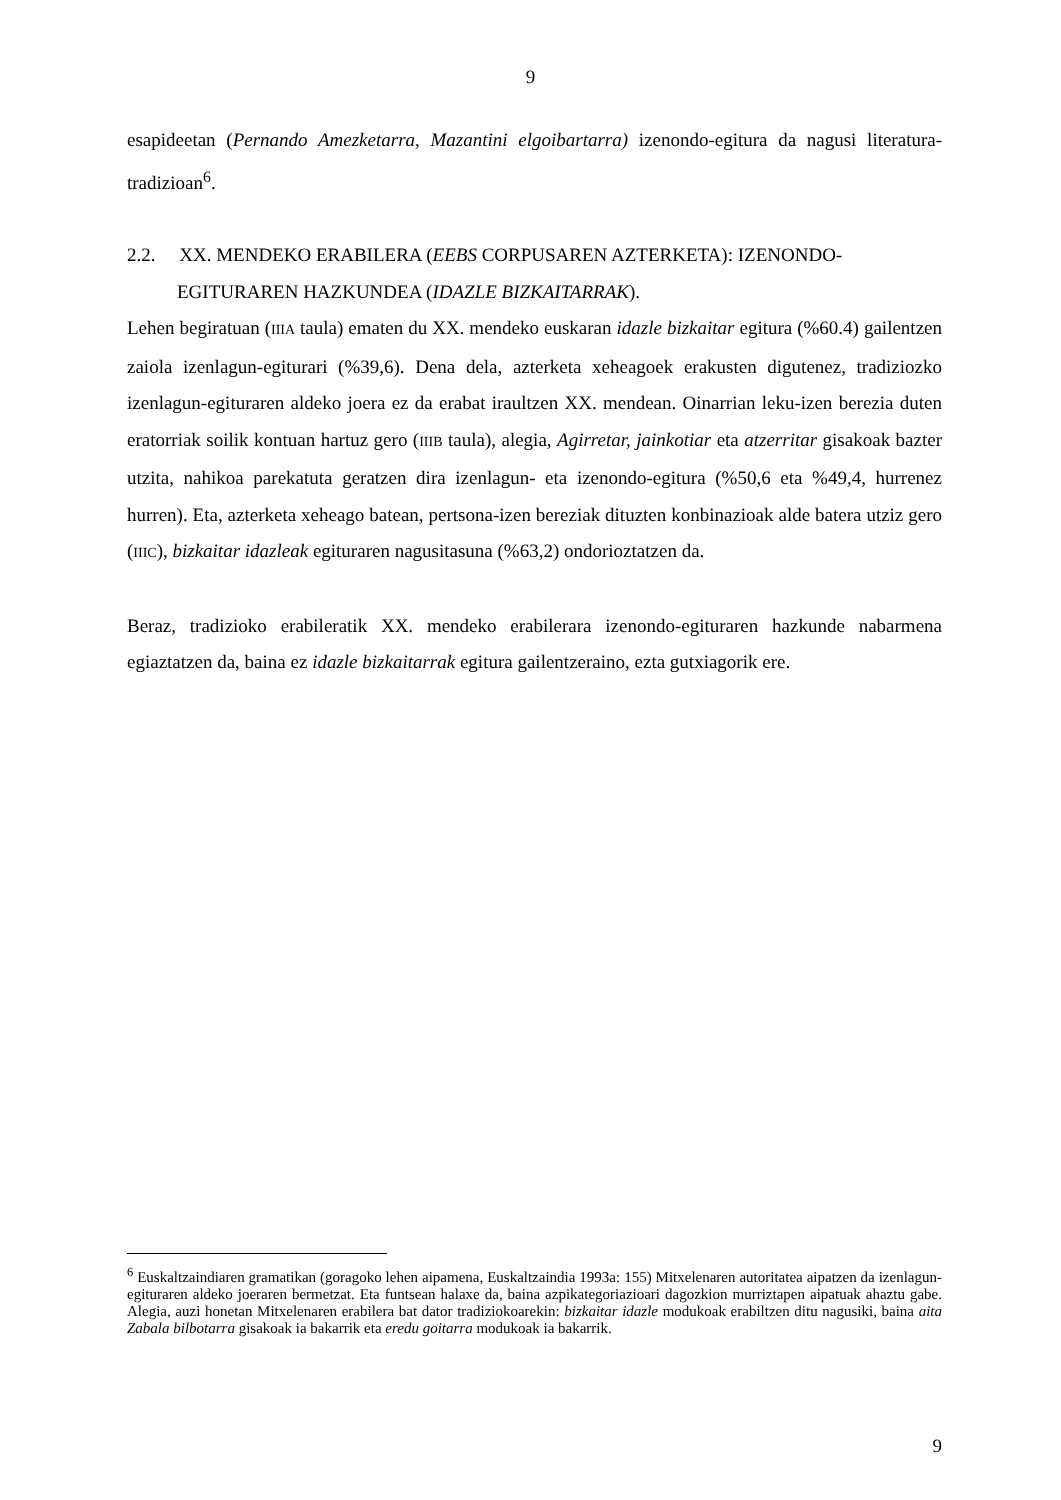9
esapideetan (Pernando Amezketarra, Mazantini elgoibartarra) izenondo-egitura da nagusi literatura-tradizioan<sup>6</sup>.
2.2. XX. MENDEKO ERABILERA (EEBS CORPUSAREN AZTERKETA): IZENONDO-EGITURAREN HAZKUNDEA (IDAZLE BIZKAITARRAK).
Lehen begiratuan (IIIA taula) ematen du XX. mendeko euskaran idazle bizkaitar egitura (%60.4) gailentzen zaiola izenlagun-egiturari (%39,6). Dena dela, azterketa xeheagoek erakusten digutenez, tradiziozko izenlagun-egituraren aldeko joera ez da erabat iraultzen XX. mendean. Oinarrian leku-izen berezia duten eratorriak soilik kontuan hartuz gero (IIIB taula), alegia, Agirretar, jainkotiar eta atzerritar gisakoak bazter utzita, nahikoa parekatuta geratzen dira izenlagun- eta izenondo-egitura (%50,6 eta %49,4, hurrenez hurren). Eta, azterketa xeheago batean, pertsona-izen bereziak dituzten konbinazioak alde batera utziz gero (IIIC), bizkaitar idazleak egituraren nagusitasuna (%63,2) ondorioztatzen da.
Beraz, tradizioko erabileratik XX. mendeko erabilerara izenondo-egituraren hazkunde nabarmena egiaztatzen da, baina ez idazle bizkaitarrak egitura gailentzeraino, ezta gutxiagorik ere.
<sup>6</sup> Euskaltzaindiaren gramatikan (goragoko lehen aipamena, Euskaltzaindia 1993a: 155) Mitxelenaren autoritatea aipatzen da izenlagun-egituraren aldeko joeraren bermetzat. Eta funtsean halaxe da, baina azpikategoriazioari dagozkion murriztapen aipatuak ahaztu gabe. Alegia, auzi honetan Mitxelenaren erabilera bat dator tradiziokoarekin: bizkaitar idazle modukoak erabiltzen ditu nagusiki, baina aita Zabala bilbotarra gisakoak ia bakarrik eta eredu goitarra modukoak ia bakarrik.
9